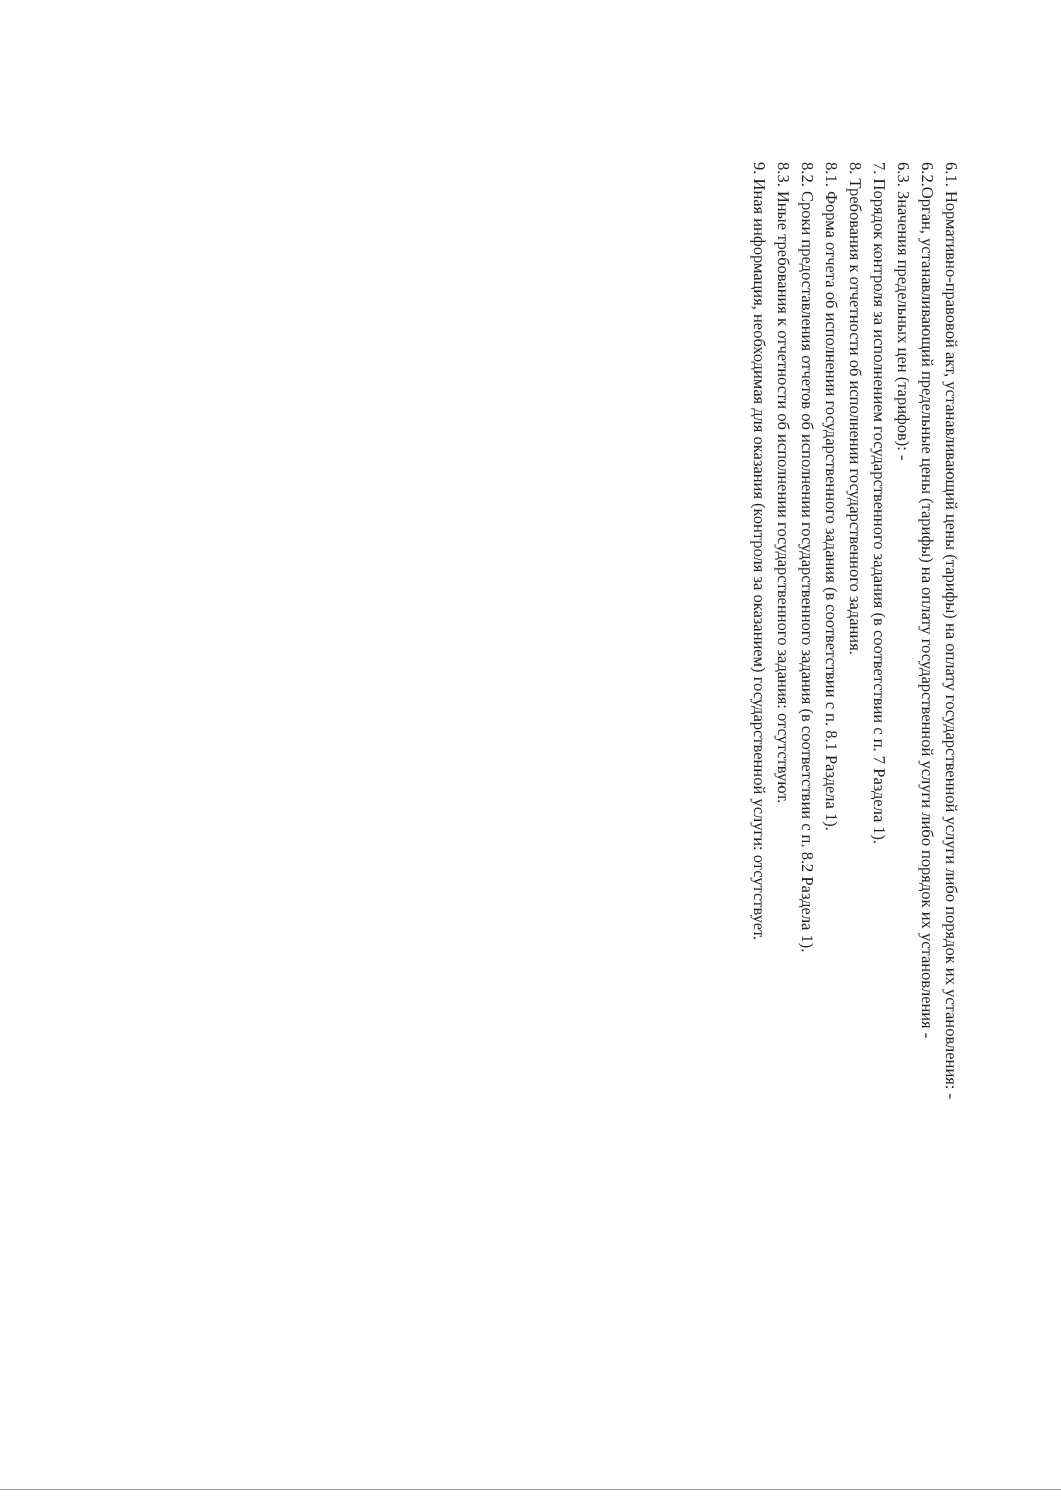6.1. Нормативно-правовой акт, устанавливающий цены (тарифы) на оплату государственной услуги либо порядок их установления: -
6.2.Орган, устанавливающий предельные цены (тарифы) на оплату государственной услуги либо порядок их установления -
6.3. Значения предельных цен (тарифов): -
7. Порядок контроля за исполнением государственного задания (в соответствии с п. 7 Раздела 1).
8. Требования к отчетности об исполнении государственного задания.
8.1. Форма отчета об исполнении государственного задания (в соответствии с п. 8.1 Раздела 1).
8.2. Сроки предоставления отчетов об исполнении государственного задания (в соответствии с п. 8.2 Раздела 1).
8.3. Иные требования к отчетности об исполнении государственного задания: отсутствуют.
9. Иная информация, необходимая для оказания (контроля за оказанием) государственной услуги: отсутствует.